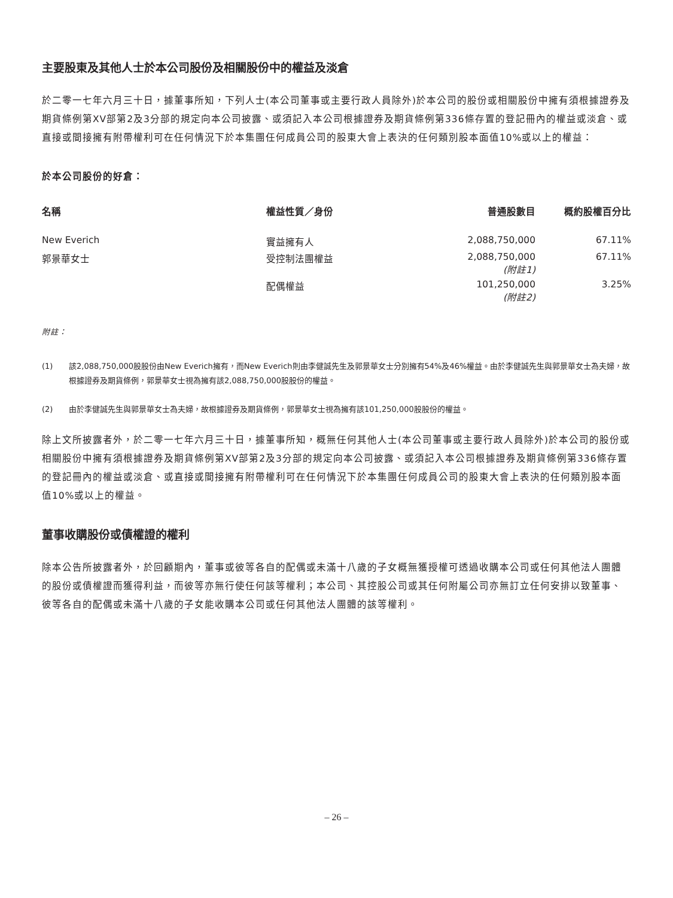主要股東及其他人士於本公司股份及相關股份中的權益及淡倉
於二零一七年六月三十日，據董事所知，下列人士(本公司董事或主要行政人員除外)於本公司的股份或相關股份中擁有須根據證券及期貨條例第XV部第2及3分部的規定向本公司披露、或須記入本公司根據證券及期貨條例第336條存置的登記冊內的權益或淡倉、或直接或間接擁有附帶權利可在任何情況下於本集團任何成員公司的股東大會上表決的任何類別股本面值10%或以上的權益：
於本公司股份的好倉：
| 名稱 | 權益性質／身份 | 普通股數目 | 概約股權百分比 |
| --- | --- | --- | --- |
| New Everich | 實益擁有人 | 2,088,750,000 | 67.11% |
| 郭景華女士 | 受控制法團權益 | 2,088,750,000 (附註1) | 67.11% |
| | 配偶權益 | 101,250,000 (附註2) | 3.25% |
附註：
(1) 該2,088,750,000股股份由New Everich擁有，而New Everich則由李健誠先生及郭景華女士分別擁有54%及46%權益。由於李健誠先生與郭景華女士為夫婦，故根據證券及期貨條例，郭景華女士視為擁有該2,088,750,000股股份的權益。
(2) 由於李健誠先生與郭景華女士為夫婦，故根據證券及期貨條例，郭景華女士視為擁有該101,250,000股股份的權益。
除上文所披露者外，於二零一七年六月三十日，據董事所知，概無任何其他人士(本公司董事或主要行政人員除外)於本公司的股份或相關股份中擁有須根據證券及期貨條例第XV部第2及3分部的規定向本公司披露、或須記入本公司根據證券及期貨條例第336條存置的登記冊內的權益或淡倉、或直接或間接擁有附帶權利可在任何情況下於本集團任何成員公司的股東大會上表決的任何類別股本面值10%或以上的權益。
董事收購股份或債權證的權利
除本公告所披露者外，於回顧期內，董事或彼等各自的配偶或未滿十八歲的子女概無獲授權可透過收購本公司或任何其他法人團體的股份或債權證而獲得利益，而彼等亦無行使任何該等權利；本公司、其控股公司或其任何附屬公司亦無訂立任何安排以致董事、彼等各自的配偶或未滿十八歲的子女能收購本公司或任何其他法人團體的該等權利。
– 26 –